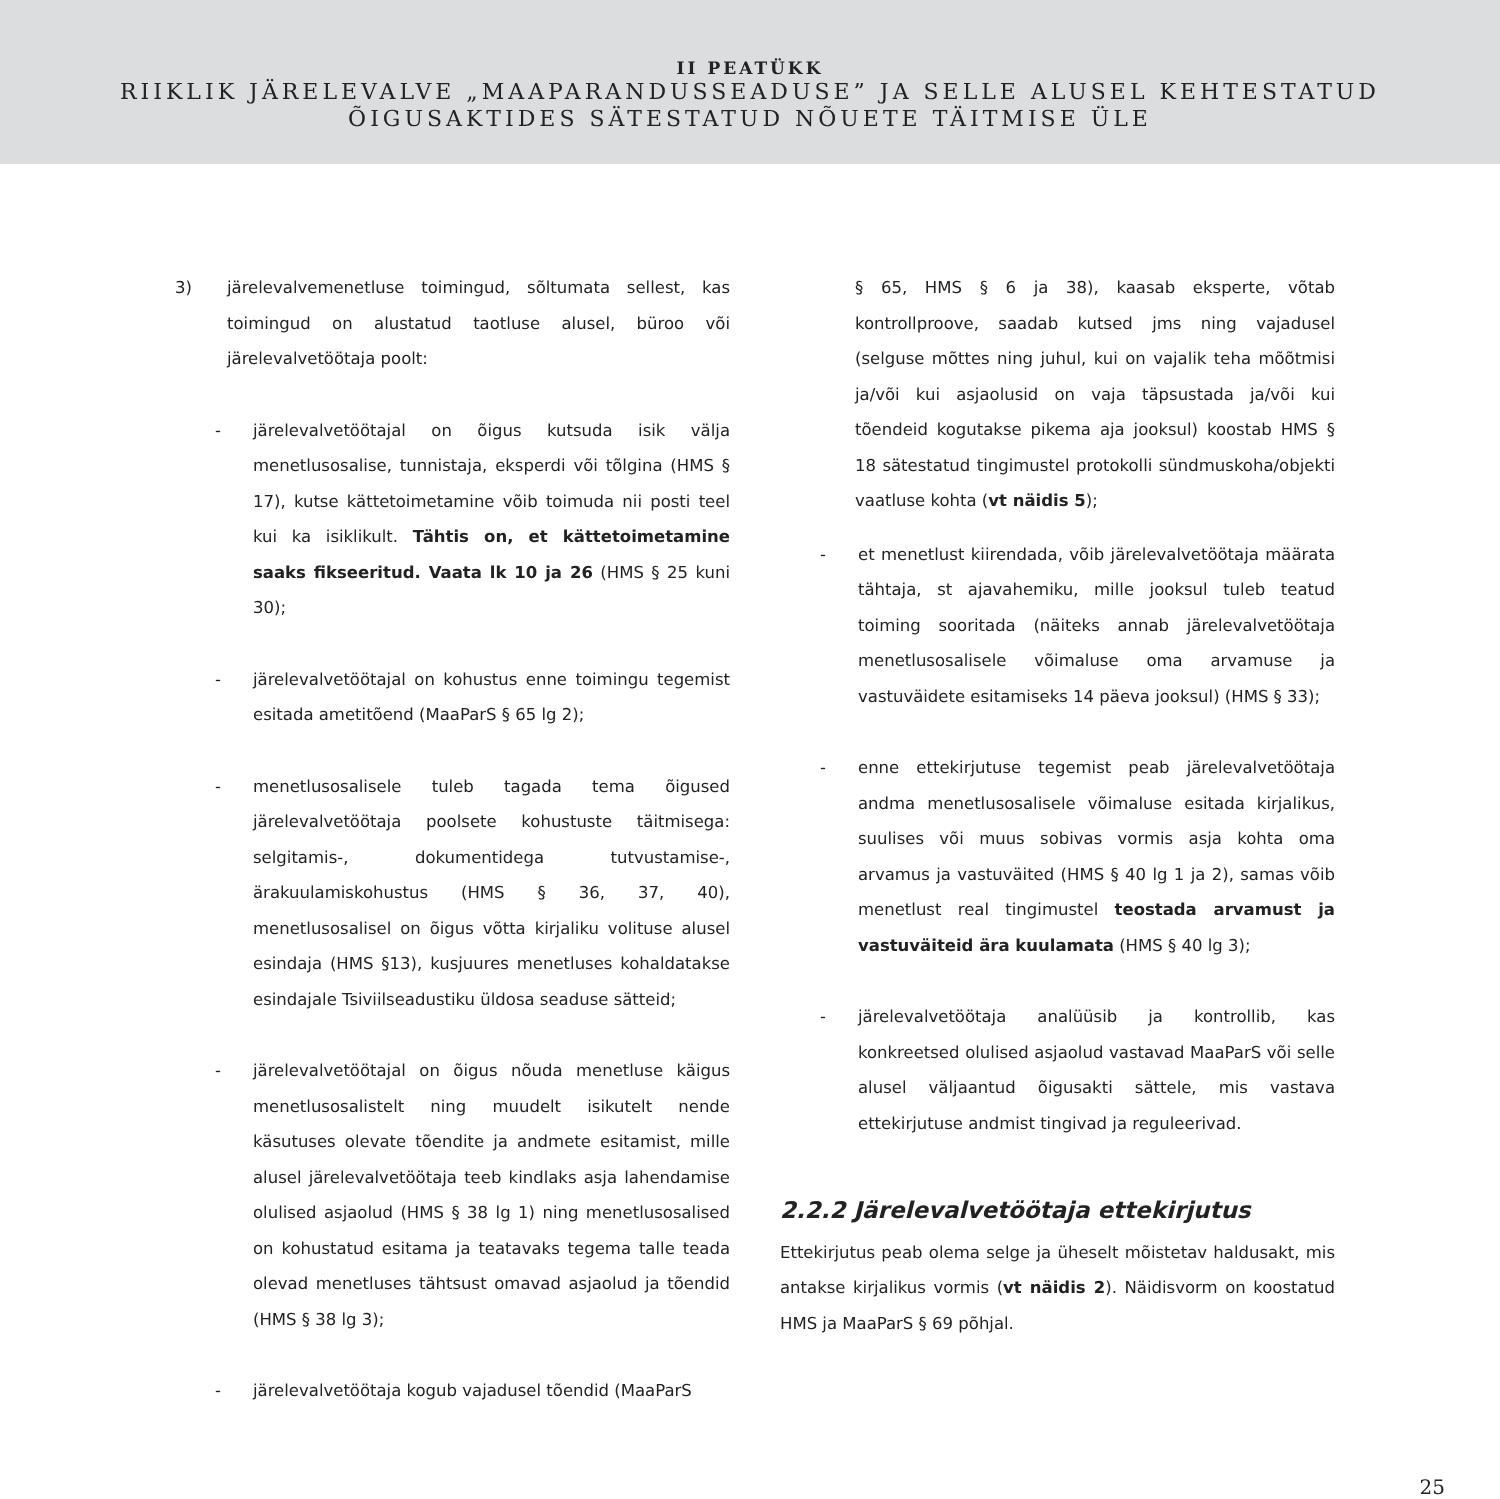II PEATÜKK
RIIKLIK JÄRELEVALVE „MAAPARANDUSSEADUSE” JA SELLE ALUSEL KEHTESTATUD
ÕIGUSAKTIDES SÄTESTATUD NÕUETE TÄITMISE ÜLE
3) järelevalvemenetluse toimingud, sõltumata sellest, kas toimingud on alustatud taotluse alusel, büroo või järelevalvetöötaja poolt:
- järelevalvetöötajal on õigus kutsuda isik välja menetlusosalise, tunnistaja, eksperdi või tõlgina (HMS § 17), kutse kättetoimetamine võib toimuda nii posti teel kui ka isiklikult. Tähtis on, et kättetoimetamine saaks fikseeritud. Vaata lk 10 ja 26 (HMS § 25 kuni 30);
- järelevalvetöötajal on kohustus enne toimingu tegemist esitada ametitõend (MaaParS § 65 lg 2);
- menetlusosalisele tuleb tagada tema õigused järelevalvetöötaja poolsete kohustuste täitmisega: selgitamis-, dokumentidega tutvustamise-, ärakuulamiskohustus (HMS § 36, 37, 40), menetlusosalisel on õigus võtta kirjaliku volituse alusel esindaja (HMS §13), kusjuures menetluses kohaldatakse esindajale Tsiviilseadustiku üldosa seaduse sätteid;
- järelevalvetöötajal on õigus nõuda menetluse käigus menetlusosalistelt ning muudelt isikutelt nende käsutuses olevate tõendite ja andmete esitamist, mille alusel järelevalvetöötaja teeb kindlaks asja lahendamise olulised asjaolud (HMS § 38 lg 1) ning menetlusosalised on kohustatud esitama ja teatavaks tegema talle teada olevad menetluses tähtsust omavad asjaolud ja tõendid (HMS § 38 lg 3);
- järelevalvetöötaja kogub vajadusel tõendid (MaaParS
§ 65, HMS § 6 ja 38), kaasab eksperte, võtab kontrollproove, saadab kutsed jms ning vajadusel (selguse mõttes ning juhul, kui on vajalik teha mõõtmisi ja/või kui asjaolusid on vaja täpsustada ja/või kui tõendeid kogutakse pikema aja jooksul) koostab HMS § 18 sätestatud tingimustel protokolli sündmuskoha/objekti vaatluse kohta (vt näidis 5);
- et menetlust kiirendada, võib järelevalvetöötaja määrata tähtaja, st ajavahemiku, mille jooksul tuleb teatud toiming sooritada (näiteks annab järelevalvetöötaja menetlusosalisele võimaluse oma arvamuse ja vastuväidete esitamiseks 14 päeva jooksul) (HMS § 33);
- enne ettekirjutuse tegemist peab järelevalvetöötaja andma menetlusosalisele võimaluse esitada kirjalikus, suulises või muus sobivas vormis asja kohta oma arvamus ja vastuväited (HMS § 40 lg 1 ja 2), samas võib menetlust real tingimustel teostada arvamust ja vastuväiteid ära kuulamata (HMS § 40 lg 3);
- järelevalvetöötaja analüüsib ja kontrollib, kas konkreetsed olulised asjaolud vastavad MaaParS või selle alusel väljaantud õigusakti sättele, mis vastava ettekirjutuse andmist tingivad ja reguleerivad.
2.2.2 Järelevalvetöötaja ettekirjutus
Ettekirjutus peab olema selge ja üheselt mõistetav haldusakt, mis antakse kirjalikus vormis (vt näidis 2). Näidisvorm on koostatud HMS ja MaaParS § 69 põhjal.
25